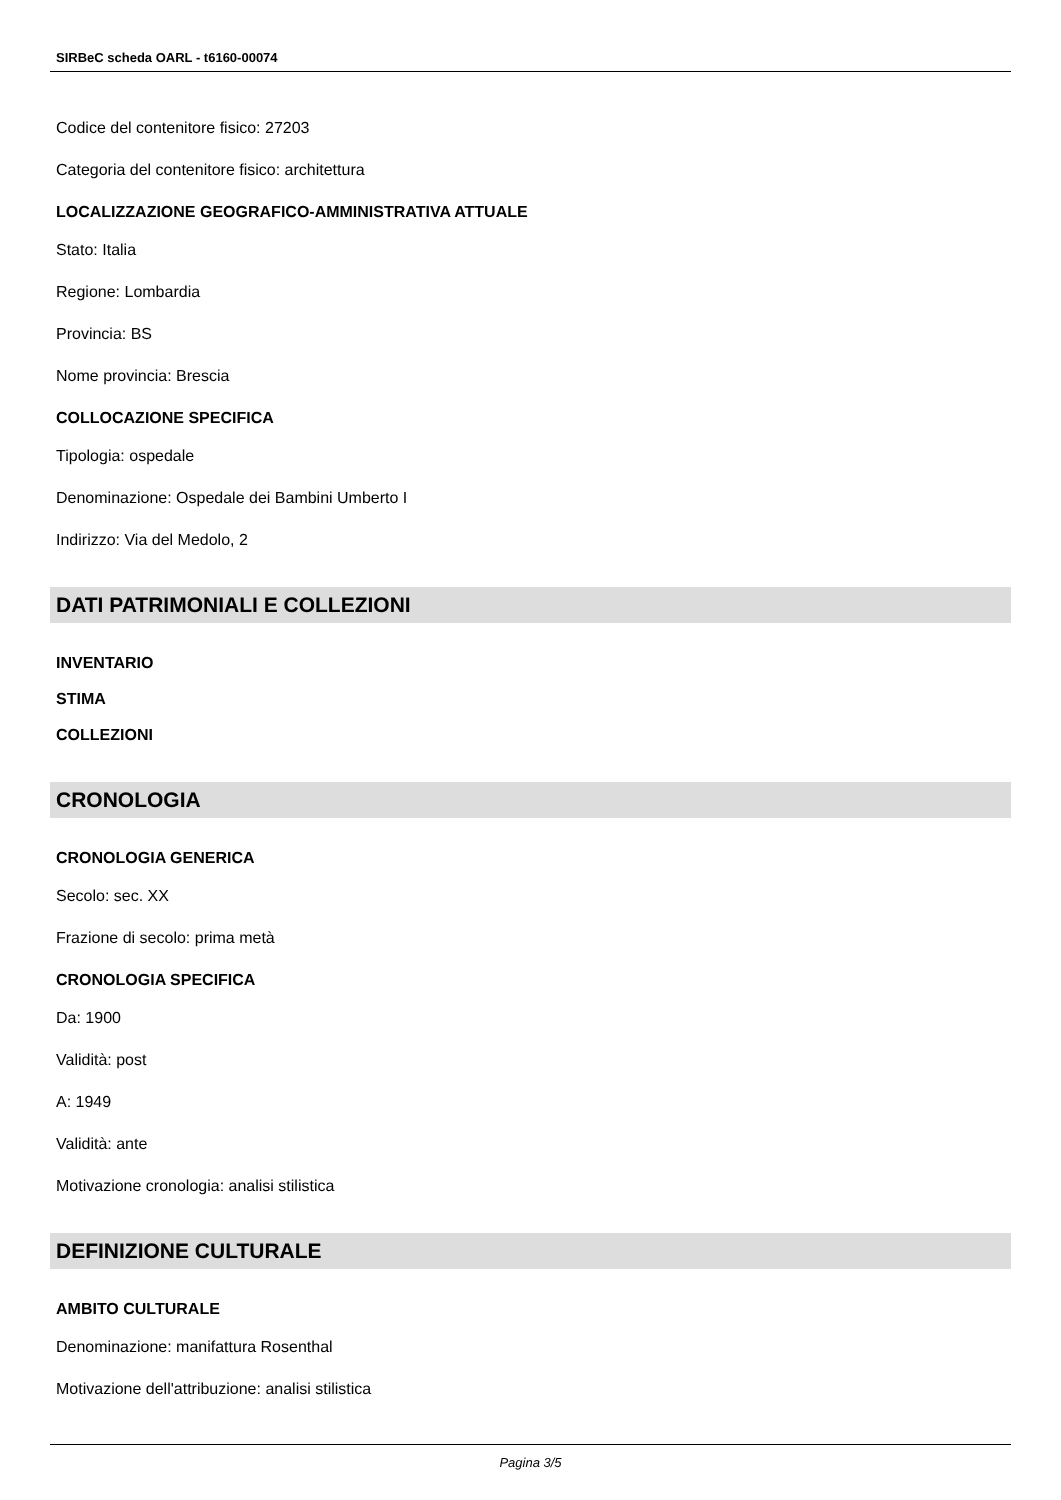SIRBeC scheda OARL - t6160-00074
Codice del contenitore fisico: 27203
Categoria del contenitore fisico: architettura
LOCALIZZAZIONE GEOGRAFICO-AMMINISTRATIVA ATTUALE
Stato: Italia
Regione: Lombardia
Provincia: BS
Nome provincia: Brescia
COLLOCAZIONE SPECIFICA
Tipologia: ospedale
Denominazione: Ospedale dei Bambini Umberto I
Indirizzo: Via del Medolo, 2
DATI PATRIMONIALI E COLLEZIONI
INVENTARIO
STIMA
COLLEZIONI
CRONOLOGIA
CRONOLOGIA GENERICA
Secolo: sec. XX
Frazione di secolo: prima metà
CRONOLOGIA SPECIFICA
Da: 1900
Validità: post
A: 1949
Validità: ante
Motivazione cronologia: analisi stilistica
DEFINIZIONE CULTURALE
AMBITO CULTURALE
Denominazione: manifattura Rosenthal
Motivazione dell'attribuzione: analisi stilistica
Pagina 3/5